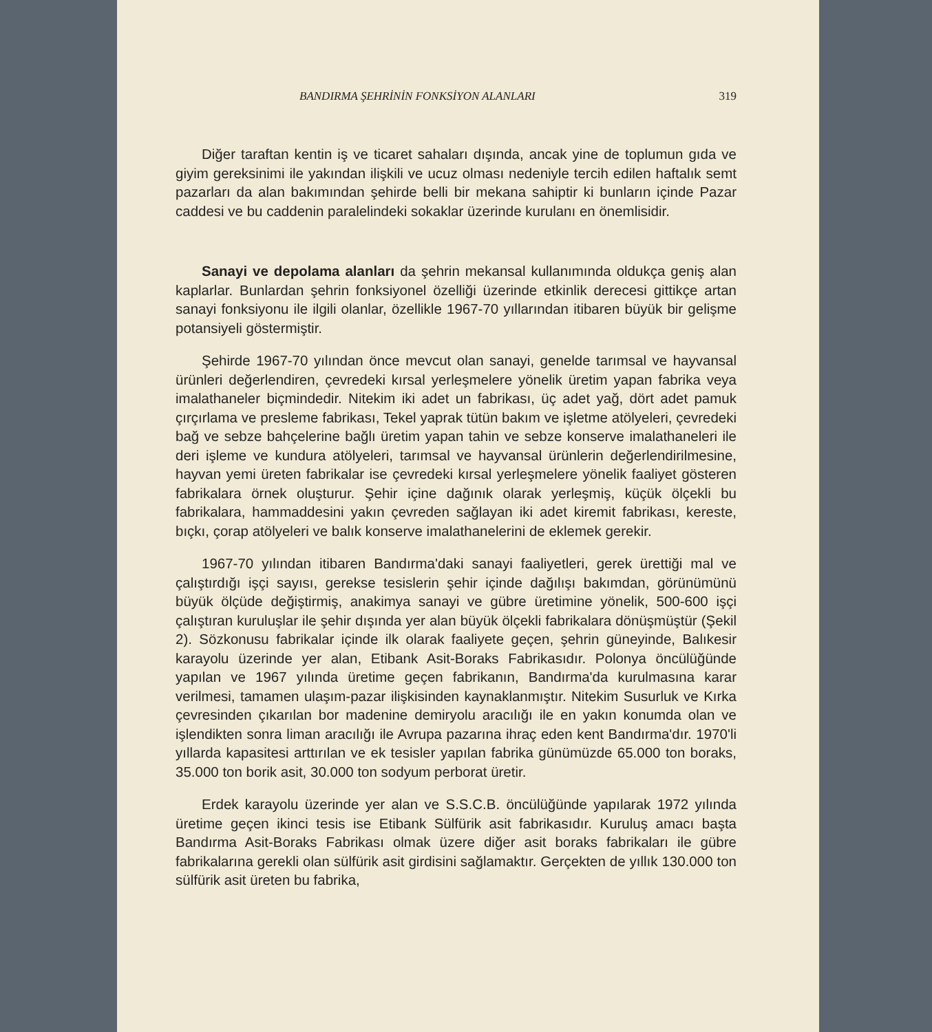BANDIRMA ŞEHRİNİN FONKSİYON ALANLARI 319
Diğer taraftan kentin iş ve ticaret sahaları dışında, ancak yine de toplumun gıda ve giyim gereksinimi ile yakından ilişkili ve ucuz olması nedeniyle tercih edilen haftalık semt pazarları da alan bakımından şehirde belli bir mekana sahiptir ki bunların içinde Pazar caddesi ve bu caddenin paralelindeki sokaklar üzerinde kurulanı en önemlisidir.
Sanayi ve depolama alanları da şehrin mekansal kullanımında oldukça geniş alan kaplarlar. Bunlardan şehrin fonksiyonel özelliği üzerinde etkinlik derecesi gittikçe artan sanayi fonksiyonu ile ilgili olanlar, özellikle 1967-70 yıllarından itibaren büyük bir gelişme potansiyeli göstermiştir.
Şehirde 1967-70 yılından önce mevcut olan sanayi, genelde tarımsal ve hayvansal ürünleri değerlendiren, çevredeki kırsal yerleşmelere yönelik üretim yapan fabrika veya imalathaneler biçmindedir. Nitekim iki adet un fabrikası, üç adet yağ, dört adet pamuk çırçırlama ve presleme fabrikası, Tekel yaprak tütün bakım ve işletme atölyeleri, çevredeki bağ ve sebze bahçelerine bağlı üretim yapan tahin ve sebze konserve imalathaneleri ile deri işleme ve kundura atölyeleri, tarımsal ve hayvansal ürünlerin değerlendirilmesine, hayvan yemi üreten fabrikalar ise çevredeki kırsal yerleşmelere yönelik faaliyet gösteren fabrikalara örnek oluşturur. Şehir içine dağınık olarak yerleşmiş, küçük ölçekli bu fabrikalara, hammaddesini yakın çevreden sağlayan iki adet kiremit fabrikası, kereste, bıçkı, çorap atölyeleri ve balık konserve imalathanelerini de eklemek gerekir.
1967-70 yılından itibaren Bandırma'daki sanayi faaliyetleri, gerek ürettiği mal ve çalıştırdığı işçi sayısı, gerekse tesislerin şehir içinde dağılışı bakımdan, görünümünü büyük ölçüde değiştirmiş, anakimya sanayi ve gübre üretimine yönelik, 500-600 işçi çalıştıran kuruluşlar ile şehir dışında yer alan büyük ölçekli fabrikalara dönüşmüştür (Şekil 2). Sözkonusu fabrikalar içinde ilk olarak faaliyete geçen, şehrin güneyinde, Balıkesir karayolu üzerinde yer alan, Etibank Asit-Boraks Fabrikasıdır. Polonya öncülüğünde yapılan ve 1967 yılında üretime geçen fabrikanın, Bandırma'da kurulmasına karar verilmesi, tamamen ulaşım-pazar ilişkisinden kaynaklanmıştır. Nitekim Susurluk ve Kırka çevresinden çıkarılan bor madenine demiryolu aracılığı ile en yakın konumda olan ve işlendikten sonra liman aracılığı ile Avrupa pazarına ihraç eden kent Bandırma'dır. 1970'li yıllarda kapasitesi arttırılan ve ek tesisler yapılan fabrika günümüzde 65.000 ton boraks, 35.000 ton borik asit, 30.000 ton sodyum perborat üretir.
Erdek karayolu üzerinde yer alan ve S.S.C.B. öncülüğünde yapılarak 1972 yılında üretime geçen ikinci tesis ise Etibank Sülfürik asit fabrikasıdır. Kuruluş amacı başta Bandırma Asit-Boraks Fabrikası olmak üzere diğer asit boraks fabrikaları ile gübre fabrikalarına gerekli olan sülfürik asit girdisini sağlamaktır. Gerçekten de yıllık 130.000 ton sülfürik asit üreten bu fabrika,